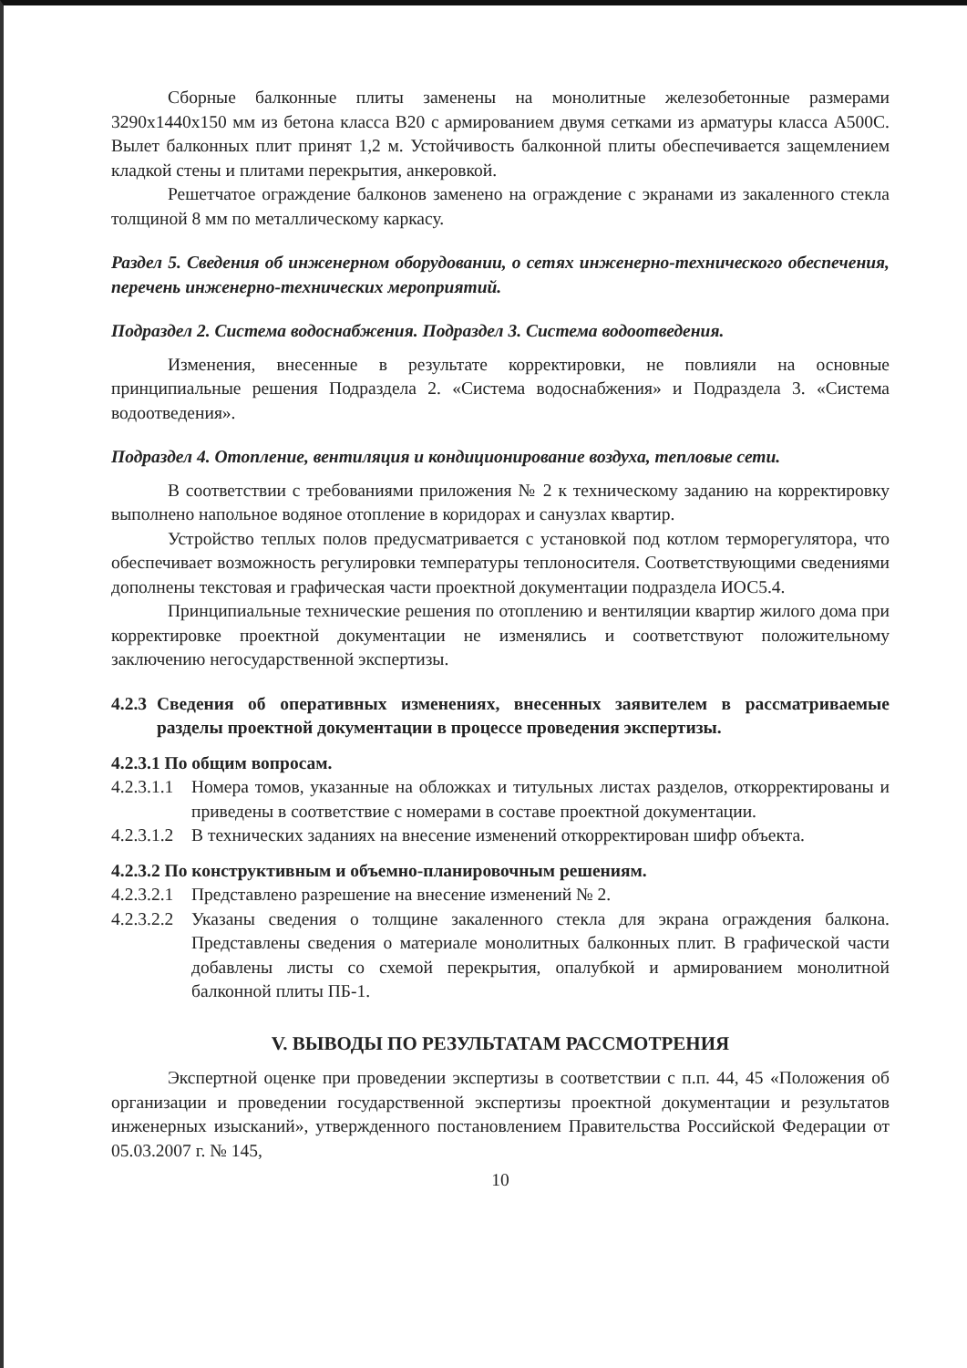Сборные балконные плиты заменены на монолитные железобетонные размерами 3290x1440x150 мм из бетона класса В20 с армированием двумя сетками из арматуры класса А500С. Вылет балконных плит принят 1,2 м. Устойчивость балконной плиты обеспечивается защемлением кладкой стены и плитами перекрытия, анкеровкой.
Решетчатое ограждение балконов заменено на ограждение с экранами из закаленного стекла толщиной 8 мм по металлическому каркасу.
Раздел 5. Сведения об инженерном оборудовании, о сетях инженерно-технического обеспечения, перечень инженерно-технических мероприятий.
Подраздел 2. Система водоснабжения. Подраздел 3. Система водоотведения.
Изменения, внесенные в результате корректировки, не повлияли на основные принципиальные решения Подраздела 2. «Система водоснабжения» и Подраздела 3. «Система водоотведения».
Подраздел 4. Отопление, вентиляция и кондиционирование воздуха, тепловые сети.
В соответствии с требованиями приложения № 2 к техническому заданию на корректировку выполнено напольное водяное отопление в коридорах и санузлах квартир.
Устройство теплых полов предусматривается с установкой под котлом терморегулятора, что обеспечивает возможность регулировки температуры теплоносителя. Соответствующими сведениями дополнены текстовая и графическая части проектной документации подраздела ИОС5.4.
Принципиальные технические решения по отоплению и вентиляции квартир жилого дома при корректировке проектной документации не изменялись и соответствуют положительному заключению негосударственной экспертизы.
4.2.3 Сведения об оперативных изменениях, внесенных заявителем в рассматриваемые разделы проектной документации в процессе проведения экспертизы.
4.2.3.1 По общим вопросам.
4.2.3.1.1 Номера томов, указанные на обложках и титульных листах разделов, откорректированы и приведены в соответствие с номерами в составе проектной документации.
4.2.3.1.2 В технических заданиях на внесение изменений откорректирован шифр объекта.
4.2.3.2 По конструктивным и объемно-планировочным решениям.
4.2.3.2.1 Представлено разрешение на внесение изменений № 2.
4.2.3.2.2 Указаны сведения о толщине закаленного стекла для экрана ограждения балкона. Представлены сведения о материале монолитных балконных плит. В графической части добавлены листы со схемой перекрытия, опалубкой и армированием монолитной балконной плиты ПБ-1.
V. ВЫВОДЫ ПО РЕЗУЛЬТАТАМ РАССМОТРЕНИЯ
Экспертной оценке при проведении экспертизы в соответствии с п.п. 44, 45 «Положения об организации и проведении государственной экспертизы проектной документации и результатов инженерных изысканий», утвержденного постановлением Правительства Российской Федерации от 05.03.2007 г. № 145,
10